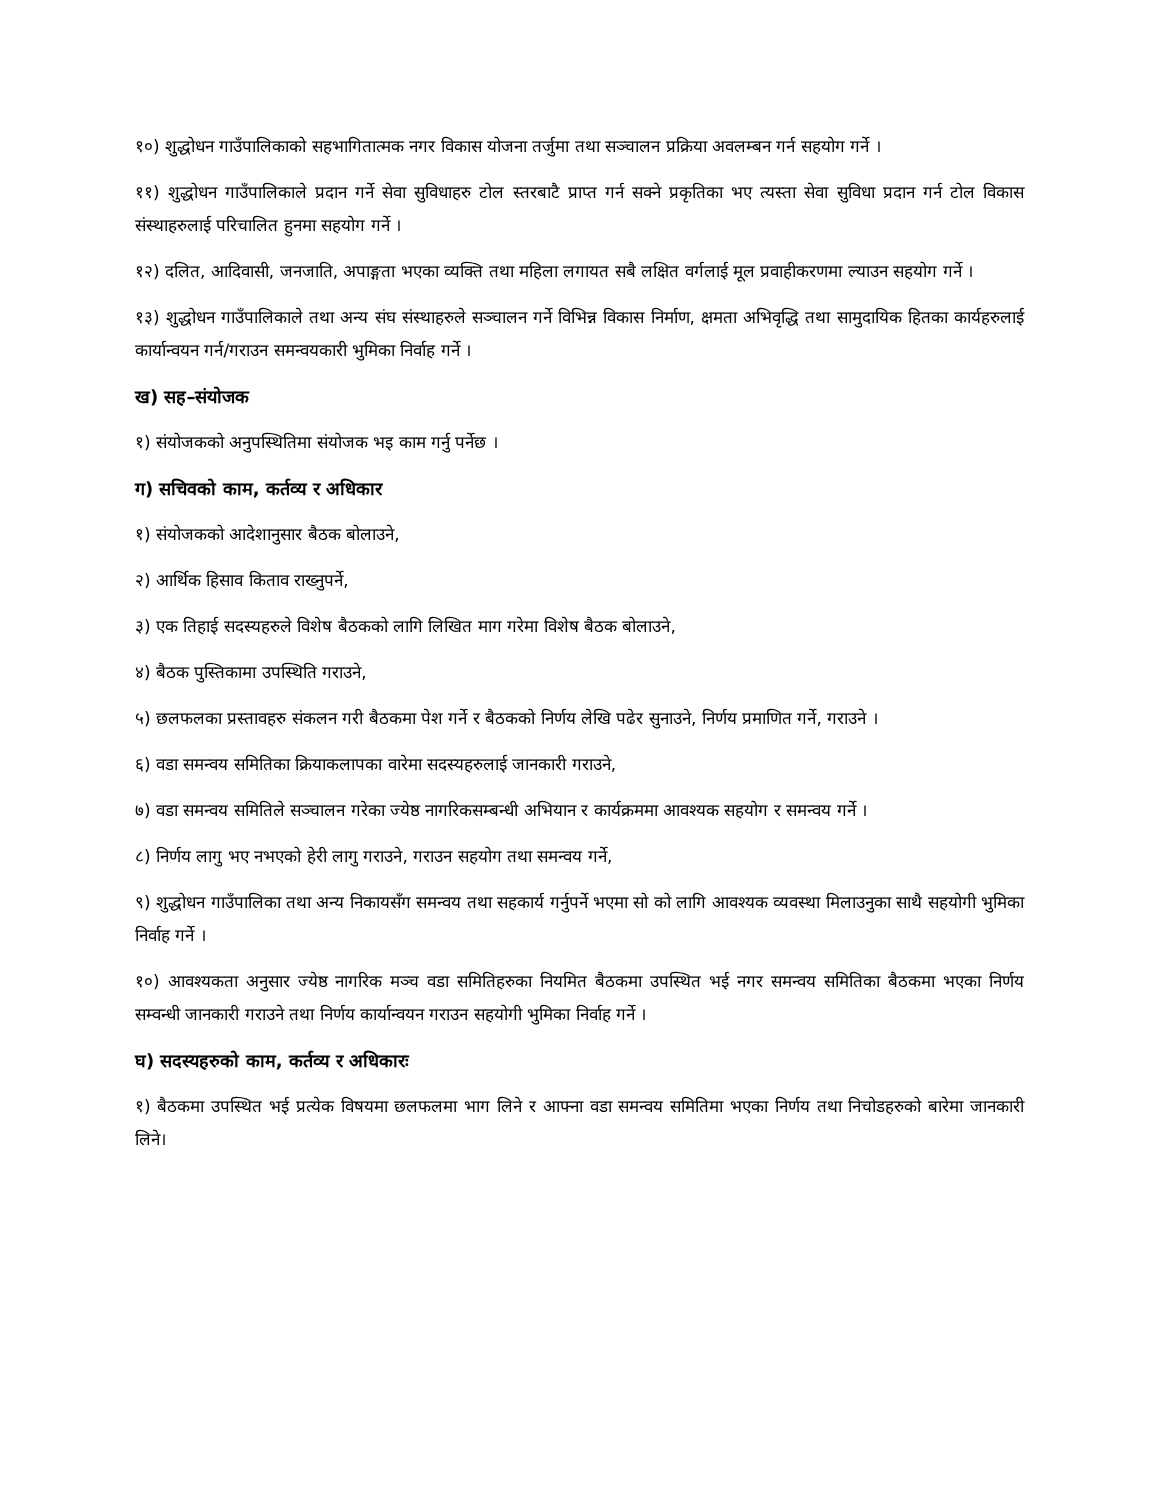१०) शुद्धोधन गाउँपालिकाको सहभागितात्मक नगर विकास योजना तर्जुमा तथा सञ्चालन प्रक्रिया अवलम्बन गर्न सहयोग गर्ने ।
११) शुद्धोधन गाउँपालिकाले प्रदान गर्ने सेवा सुविधाहरु टोल स्तरबाटै प्राप्त गर्न सक्ने प्रकृतिका भए त्यस्ता सेवा सुविधा प्रदान गर्न टोल विकास संस्थाहरुलाई परिचालित हुनमा सहयोग गर्ने ।
१२) दलित, आदिवासी, जनजाति, अपाङ्गता भएका व्यक्ति तथा महिला लगायत सबै लक्षित वर्गलाई मूल प्रवाहीकरणमा ल्याउन सहयोग गर्ने ।
१३) शुद्धोधन गाउँपालिकाले तथा अन्य संघ संस्थाहरुले सञ्चालन गर्ने विभिन्न विकास निर्माण, क्षमता अभिवृद्धि तथा सामुदायिक हितका कार्यहरुलाई कार्यान्वयन गर्न/गराउन समन्वयकारी भुमिका निर्वाह गर्ने ।
ख) सह–संयोजक
१) संयोजकको अनुपस्थितिमा संयोजक भइ काम गर्नु पर्नेछ ।
ग) सचिवको काम, कर्तव्य र अधिकार
१) संयोजकको आदेशानुसार बैठक बोलाउने,
२) आर्थिक हिसाव किताव राख्नुपर्ने,
३) एक तिहाई सदस्यहरुले विशेष बैठकको लागि लिखित माग गरेमा विशेष बैठक बोलाउने,
४) बैठक पुस्तिकामा उपस्थिति गराउने,
५) छलफलका प्रस्तावहरु संकलन गरी बैठकमा पेश गर्ने र बैठकको निर्णय लेखि पढेर सुनाउने, निर्णय प्रमाणित गर्ने, गराउने ।
६) वडा समन्वय समितिका क्रियाकलापका वारेमा सदस्यहरुलाई जानकारी गराउने,
७) वडा समन्वय समितिले सञ्चालन गरेका ज्येष्ठ नागरिकसम्बन्धी अभियान र कार्यक्रममा आवश्यक सहयोग र समन्वय गर्ने ।
८) निर्णय लागु भए नभएको हेरी लागु गराउने, गराउन सहयोग तथा समन्वय गर्ने,
९) शुद्धोधन गाउँपालिका तथा अन्य निकायसँग समन्वय तथा सहकार्य गर्नुपर्ने भएमा सो को लागि आवश्यक व्यवस्था मिलाउनुका साथै सहयोगी भुमिका निर्वाह गर्ने ।
१०) आवश्यकता अनुसार ज्येष्ठ नागरिक मञ्च वडा समितिहरुका नियमित बैठकमा उपस्थित भई नगर समन्वय समितिका बैठकमा भएका निर्णय सम्वन्धी जानकारी गराउने तथा निर्णय कार्यान्वयन गराउन सहयोगी भुमिका निर्वाह गर्ने ।
घ) सदस्यहरुको काम, कर्तव्य र अधिकारः
१) बैठकमा उपस्थित भई प्रत्येक विषयमा छलफलमा भाग लिने र आफ्ना वडा समन्वय समितिमा भएका निर्णय तथा निचोडहरुको बारेमा जानकारी लिने।